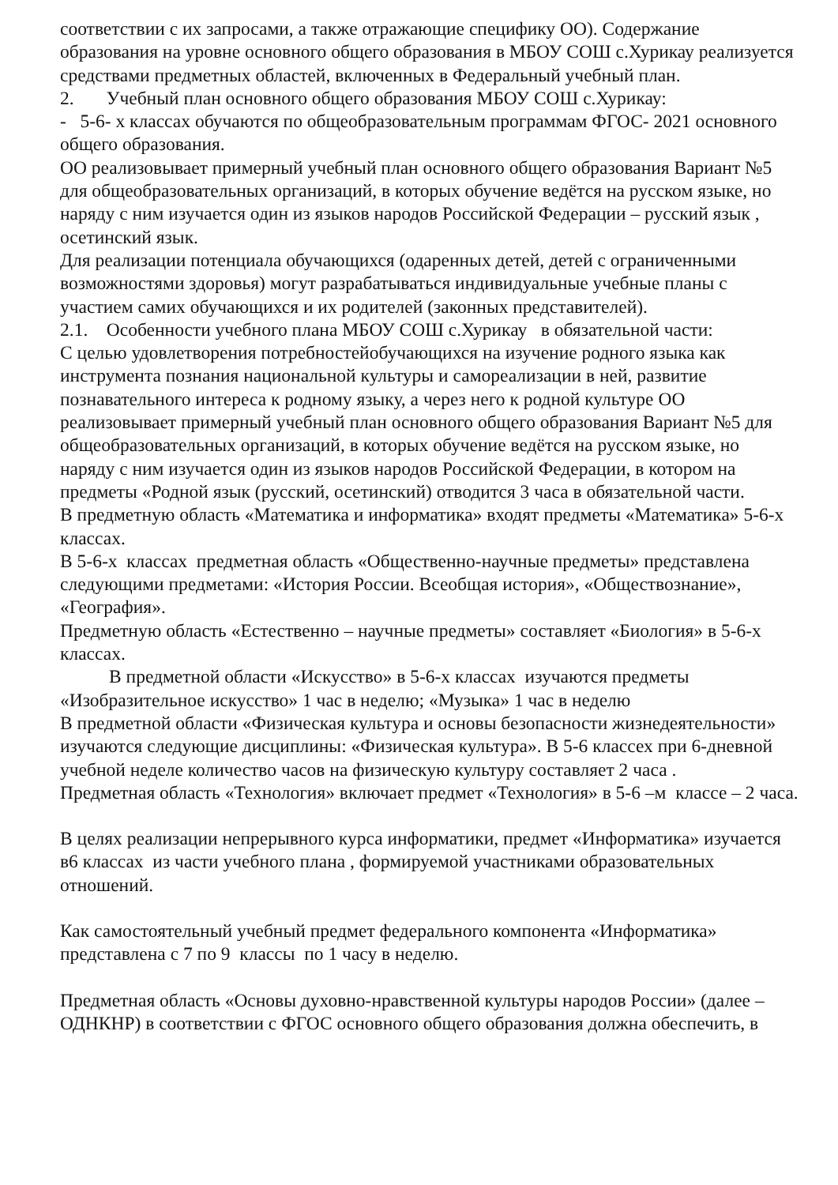соответствии с их запросами, а также отражающие специфику ОО). Содержание образования на уровне основного общего образования в МБОУ СОШ с.Хурикау реализуется средствами предметных областей, включенных в Федеральный учебный план.
2. Учебный план основного общего образования МБОУ СОШ с.Хурикау:
- 5-6- х классах обучаются по общеобразовательным программам ФГОС- 2021 основного общего образования.
ОО реализовывает примерный учебный план основного общего образования Вариант №5 для общеобразовательных организаций, в которых обучение ведётся на русском языке, но наряду с ним изучается один из языков народов Российской Федерации – русский язык , осетинский язык.
Для реализации потенциала обучающихся (одаренных детей, детей с ограниченными возможностями здоровья) могут разрабатываться индивидуальные учебные планы с участием самих обучающихся и их родителей (законных представителей).
2.1. Особенности учебного плана МБОУ СОШ с.Хурикау в обязательной части:
С целью удовлетворения потребностейобучающихся на изучение родного языка как инструмента познания национальной культуры и самореализации в ней, развитие познавательного интереса к родному языку, а через него к родной культуре ОО реализовывает примерный учебный план основного общего образования Вариант №5 для общеобразовательных организаций, в которых обучение ведётся на русском языке, но наряду с ним изучается один из языков народов Российской Федерации, в котором на предметы «Родной язык (русский, осетинский) отводится 3 часа в обязательной части.
В предметную область «Математика и информатика» входят предметы «Математика» 5-6-х классах.
В 5-6-х классах предметная область «Общественно-научные предметы» представлена следующими предметами: «История России. Всеобщая история», «Обществознание», «География».
Предметную область «Естественно – научные предметы» составляет «Биология» в 5-6-х классах.
В предметной области «Искусство» в 5-6-х классах изучаются предметы «Изобразительное искусство» 1 час в неделю; «Музыка» 1 час в неделю
В предметной области «Физическая культура и основы безопасности жизнедеятельности» изучаются следующие дисциплины: «Физическая культура». В 5-6 классех при 6-дневной учебной неделе количество часов на физическую культуру составляет 2 часа .
Предметная область «Технология» включает предмет «Технология» в 5-6 –м классе – 2 часа.
В целях реализации непрерывного курса информатики, предмет «Информатика» изучается в6 классах из части учебного плана , формируемой участниками образовательных отношений.
Как самостоятельный учебный предмет федерального компонента «Информатика» представлена с 7 по 9 классы по 1 часу в неделю.
Предметная область «Основы духовно-нравственной культуры народов России» (далее – ОДНКНР) в соответствии с ФГОС основного общего образования должна обеспечить, в